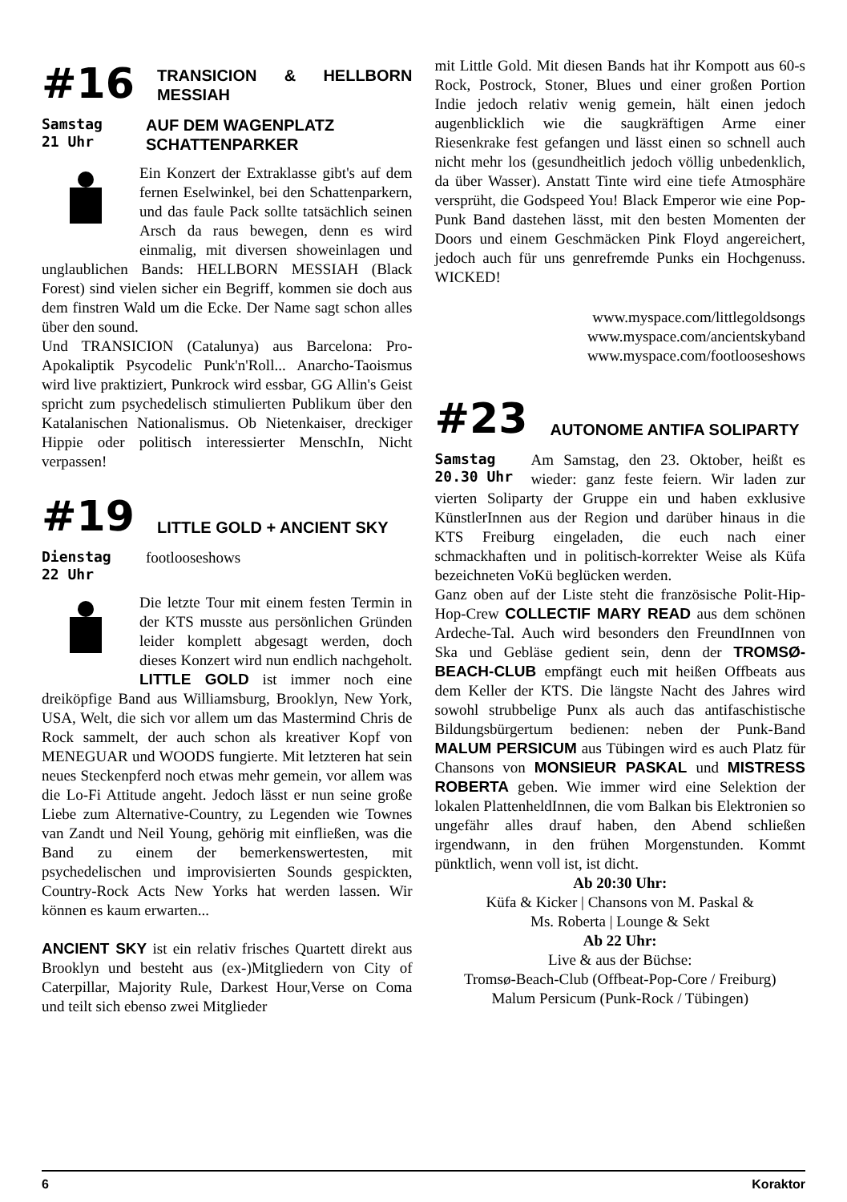#16 TRANSICION & HELLBORN MESSIAH
Samstag
21 Uhr
AUF DEM WAGENPLATZ
SCHATTENPARKER
Ein Konzert der Extraklasse gibt's auf dem fernen Eselwinkel, bei den Schattenparkern, und das faule Pack sollte tatsächlich seinen Arsch da raus bewegen, denn es wird einmalig, mit diversen showeinlagen und unglaublichen Bands: HELLBORN MESSIAH (Black Forest) sind vielen sicher ein Begriff, kommen sie doch aus dem finstren Wald um die Ecke. Der Name sagt schon alles über den sound.
Und TRANSICION (Catalunya) aus Barcelona: Pro-Apokaliptik Psycodelic Punk'n'Roll... Anarcho-Taoismus wird live praktiziert, Punkrock wird essbar, GG Allin's Geist spricht zum psychedelisch stimulierten Publikum über den Katalanischen Nationalismus. Ob Nietenkaiser, dreckiger Hippie oder politisch interessierter MenschIn, Nicht verpassen!
#19 LITTLE GOLD + ANCIENT SKY
Dienstag
22 Uhr
footlooseshows
Die letzte Tour mit einem festen Termin in der KTS musste aus persönlichen Gründen leider komplett abgesagt werden, doch dieses Konzert wird nun endlich nachgeholt. LITTLE GOLD ist immer noch eine dreiköpfige Band aus Williamsburg, Brooklyn, New York, USA, Welt, die sich vor allem um das Mastermind Chris de Rock sammelt, der auch schon als kreativer Kopf von MENEGUAR und WOODS fungierte. Mit letzteren hat sein neues Steckenpferd noch etwas mehr gemein, vor allem was die Lo-Fi Attitude angeht. Jedoch lässt er nun seine große Liebe zum Alternative-Country, zu Legenden wie Townes van Zandt und Neil Young, gehörig mit einfließen, was die Band zu einem der bemerkenswertesten, mit psychedelischen und improvisierten Sounds gespickten, Country-Rock Acts New Yorks hat werden lassen. Wir können es kaum erwarten...
ANCIENT SKY ist ein relativ frisches Quartett direkt aus Brooklyn und besteht aus (ex-)Mitgliedern von City of Caterpillar, Majority Rule, Darkest Hour,Verse on Coma und teilt sich ebenso zwei Mitglieder
mit Little Gold. Mit diesen Bands hat ihr Kompott aus 60-s Rock, Postrock, Stoner, Blues und einer großen Portion Indie jedoch relativ wenig gemein, hält einen jedoch augenblicklich wie die saugkräftigen Arme einer Riesenkrake fest gefangen und lässt einen so schnell auch nicht mehr los (gesundheitlich jedoch völlig unbedenklich, da über Wasser). Anstatt Tinte wird eine tiefe Atmosphäre versprüht, die Godspeed You! Black Emperor wie eine Pop-Punk Band dastehen lässt, mit den besten Momenten der Doors und einem Geschmäcken Pink Floyd angereichert, jedoch auch für uns genrefremde Punks ein Hochgenuss. WICKED!
www.myspace.com/littlegoldsongs
www.myspace.com/ancientskyband
www.myspace.com/footlooseshows
#23 AUTONOME ANTIFA SOLIPARTY
Samstag
20.30 Uhr
Am Samstag, den 23. Oktober, heißt es wieder: ganz feste feiern. Wir laden zur vierten Soliparty der Gruppe ein und haben exklusive KünstlerInnen aus der Region und darüber hinaus in die KTS Freiburg eingeladen, die euch nach einer schmackhaften und in politisch-korrekter Weise als Küfa bezeichneten VoKü beglücken werden.
Ganz oben auf der Liste steht die französische Polit-Hip-Hop-Crew COLLECTIF MARY READ aus dem schönen Ardeche-Tal. Auch wird besonders den FreundInnen von Ska und Gebläse gedient sein, denn der TROMSØ-BEACH-CLUB empfängt euch mit heißen Offbeats aus dem Keller der KTS. Die längste Nacht des Jahres wird sowohl strubbelige Punx als auch das antifaschistische Bildungsbürgertum bedienen: neben der Punk-Band MALUM PERSICUM aus Tübingen wird es auch Platz für Chansons von MONSIEUR PASKAL und MISTRESS ROBERTA geben. Wie immer wird eine Selektion der lokalen PlattenheldInnen, die vom Balkan bis Elektronien so ungefähr alles drauf haben, den Abend schließen irgendwann, in den frühen Morgenstunden. Kommt pünktlich, wenn voll ist, ist dicht.
Ab 20:30 Uhr:
Küfa & Kicker | Chansons von M. Paskal &
Ms. Roberta | Lounge & Sekt
Ab 22 Uhr:
Live & aus der Büchse:
Tromsø-Beach-Club (Offbeat-Pop-Core / Freiburg)
Malum Persicum (Punk-Rock / Tübingen)
6 Koraktor